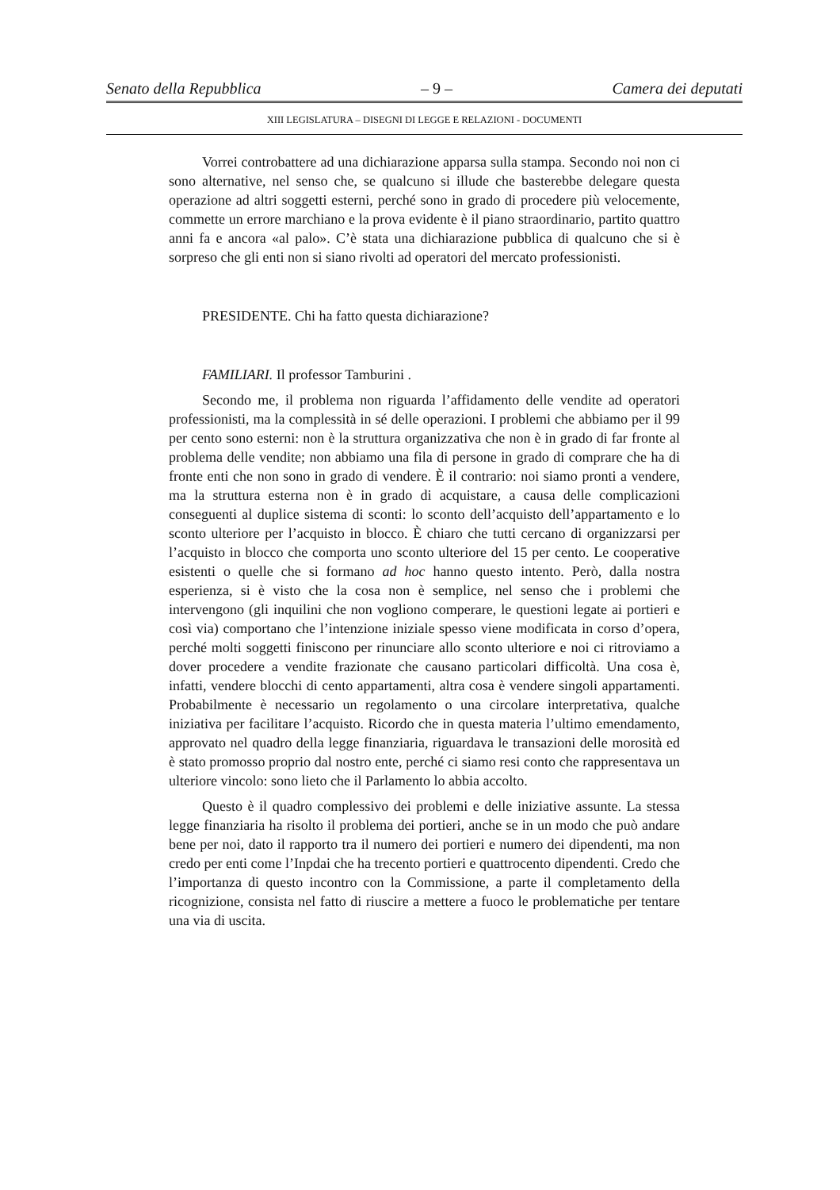Senato della Repubblica – 9 – Camera dei deputati
XIII LEGISLATURA – DISEGNI DI LEGGE E RELAZIONI - DOCUMENTI
Vorrei controbattere ad una dichiarazione apparsa sulla stampa. Secondo noi non ci sono alternative, nel senso che, se qualcuno si illude che basterebbe delegare questa operazione ad altri soggetti esterni, perché sono in grado di procedere più velocemente, commette un errore marchiano e la prova evidente è il piano straordinario, partito quattro anni fa e ancora «al palo». C’è stata una dichiarazione pubblica di qualcuno che si è sorpreso che gli enti non si siano rivolti ad operatori del mercato professionisti.
PRESIDENTE. Chi ha fatto questa dichiarazione?
FAMILIARI. Il professor Tamburini .
Secondo me, il problema non riguarda l’affidamento delle vendite ad operatori professionisti, ma la complessità in sé delle operazioni. I problemi che abbiamo per il 99 per cento sono esterni: non è la struttura organizzativa che non è in grado di far fronte al problema delle vendite; non abbiamo una fila di persone in grado di comprare che ha di fronte enti che non sono in grado di vendere. È il contrario: noi siamo pronti a vendere, ma la struttura esterna non è in grado di acquistare, a causa delle complicazioni conseguenti al duplice sistema di sconti: lo sconto dell’acquisto dell’appartamento e lo sconto ulteriore per l’acquisto in blocco. È chiaro che tutti cercano di organizzarsi per l’acquisto in blocco che comporta uno sconto ulteriore del 15 per cento. Le cooperative esistenti o quelle che si formano ad hoc hanno questo intento. Però, dalla nostra esperienza, si è visto che la cosa non è semplice, nel senso che i problemi che intervengono (gli inquilini che non vogliono comperare, le questioni legate ai portieri e così via) comportano che l’intenzione iniziale spesso viene modificata in corso d’opera, perché molti soggetti finiscono per rinunciare allo sconto ulteriore e noi ci ritroviamo a dover procedere a vendite frazionate che causano particolari difficoltà. Una cosa è, infatti, vendere blocchi di cento appartamenti, altra cosa è vendere singoli appartamenti. Probabilmente è necessario un regolamento o una circolare interpretativa, qualche iniziativa per facilitare l’acquisto. Ricordo che in questa materia l’ultimo emendamento, approvato nel quadro della legge finanziaria, riguardava le transazioni delle morosità ed è stato promosso proprio dal nostro ente, perché ci siamo resi conto che rappresentava un ulteriore vincolo: sono lieto che il Parlamento lo abbia accolto.
Questo è il quadro complessivo dei problemi e delle iniziative assunte. La stessa legge finanziaria ha risolto il problema dei portieri, anche se in un modo che può andare bene per noi, dato il rapporto tra il numero dei portieri e numero dei dipendenti, ma non credo per enti come l’Inpdai che ha trecento portieri e quattrocento dipendenti. Credo che l’importanza di questo incontro con la Commissione, a parte il completamento della ricognizione, consista nel fatto di riuscire a mettere a fuoco le problematiche per tentare una via di uscita.